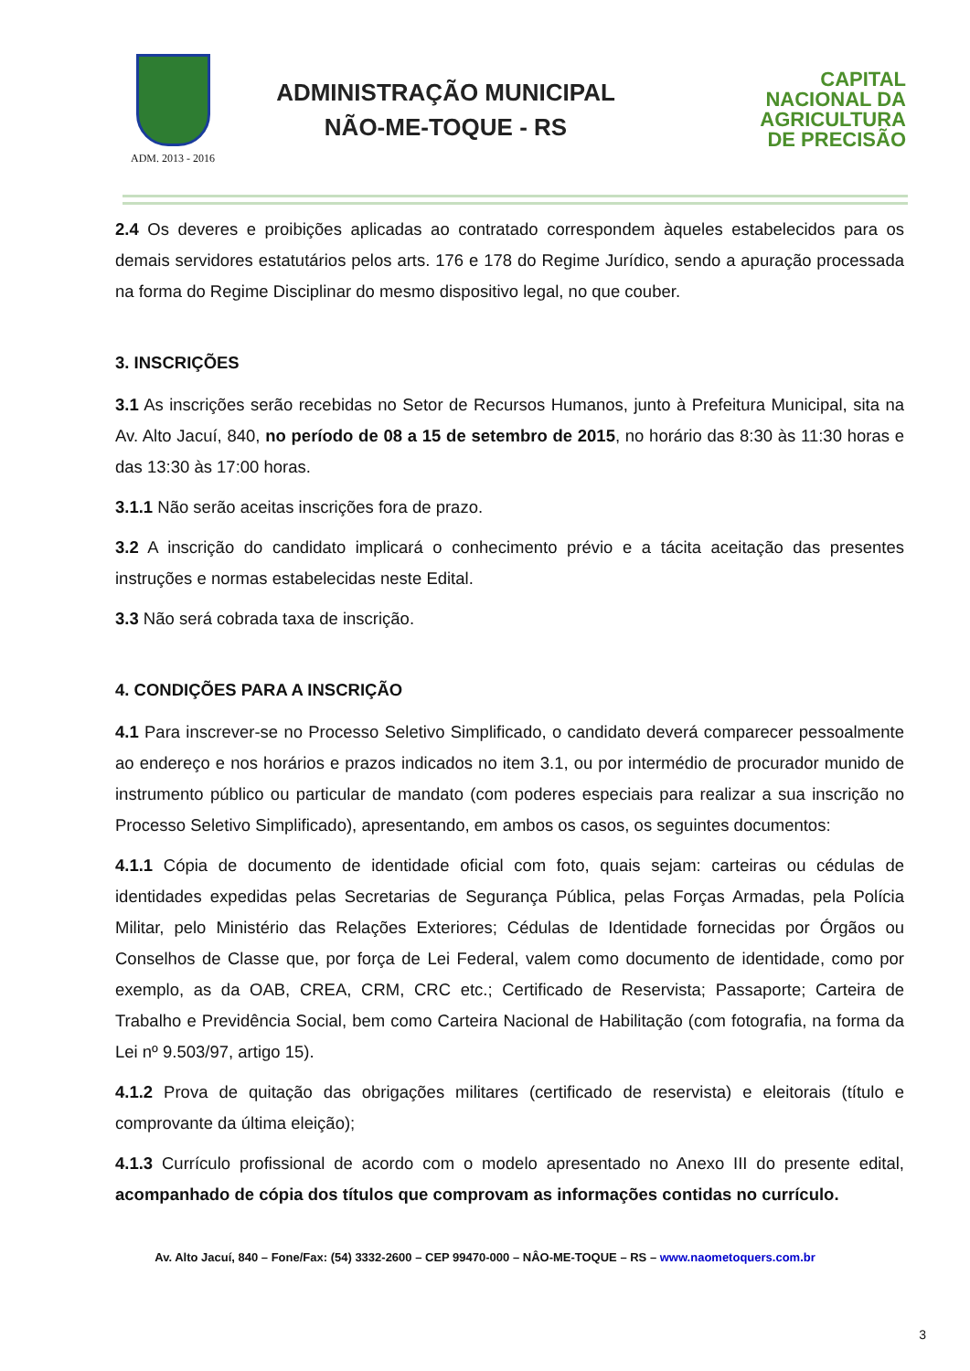ADM. 2013 - 2016
ADMINISTRAÇÃO MUNICIPAL
NÃO-ME-TOQUE - RS
CAPITAL
NACIONAL DA
AGRICULTURA
DE PRECISÃO
2.4 Os deveres e proibições aplicadas ao contratado correspondem àqueles estabelecidos para os demais servidores estatutários pelos arts. 176 e 178 do Regime Jurídico, sendo a apuração processada na forma do Regime Disciplinar do mesmo dispositivo legal, no que couber.
3. INSCRIÇÕES
3.1 As inscrições serão recebidas no Setor de Recursos Humanos, junto à Prefeitura Municipal, sita na Av. Alto Jacuí, 840, no período de 08 a 15 de setembro de 2015, no horário das 8:30 às 11:30 horas e das 13:30 às 17:00 horas.
3.1.1 Não serão aceitas inscrições fora de prazo.
3.2 A inscrição do candidato implicará o conhecimento prévio e a tácita aceitação das presentes instruções e normas estabelecidas neste Edital.
3.3 Não será cobrada taxa de inscrição.
4. CONDIÇÕES PARA A INSCRIÇÃO
4.1 Para inscrever-se no Processo Seletivo Simplificado, o candidato deverá comparecer pessoalmente ao endereço e nos horários e prazos indicados no item 3.1, ou por intermédio de procurador munido de instrumento público ou particular de mandato (com poderes especiais para realizar a sua inscrição no Processo Seletivo Simplificado), apresentando, em ambos os casos, os seguintes documentos:
4.1.1 Cópia de documento de identidade oficial com foto, quais sejam: carteiras ou cédulas de identidades expedidas pelas Secretarias de Segurança Pública, pelas Forças Armadas, pela Polícia Militar, pelo Ministério das Relações Exteriores; Cédulas de Identidade fornecidas por Órgãos ou Conselhos de Classe que, por força de Lei Federal, valem como documento de identidade, como por exemplo, as da OAB, CREA, CRM, CRC etc.; Certificado de Reservista; Passaporte; Carteira de Trabalho e Previdência Social, bem como Carteira Nacional de Habilitação (com fotografia, na forma da Lei nº 9.503/97, artigo 15).
4.1.2 Prova de quitação das obrigações militares (certificado de reservista) e eleitorais (título e comprovante da última eleição);
4.1.3 Currículo profissional de acordo com o modelo apresentado no Anexo III do presente edital, acompanhado de cópia dos títulos que comprovam as informações contidas no currículo.
Av. Alto Jacuí, 840 – Fone/Fax: (54) 3332-2600 – CEP 99470-000 – NÂO-ME-TOQUE – RS – www.naometoquers.com.br
3